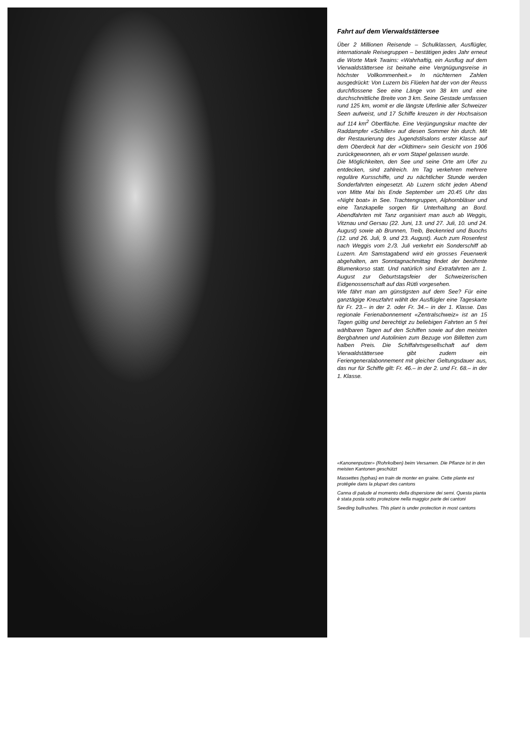Fahrt auf dem Vierwaldstättersee
Über 2 Millionen Reisende – Schulklassen, Ausflügler, internationale Reisegruppen – bestätigen jedes Jahr erneut die Worte Mark Twains: «Wahrhaftig, ein Ausflug auf dem Vierwaldstättersee ist beinahe eine Vergnügungsreise in höchster Vollkommenheit.» In nüchternen Zahlen ausgedrückt: Von Luzern bis Flüelen hat der von der Reuss durchflossene See eine Länge von 38 km und eine durchschnittliche Breite von 3 km. Seine Gestade umfassen rund 125 km, womit er die längste Uferlinie aller Schweizer Seen aufweist, und 17 Schiffe kreuzen in der Hochsaison auf 114 km<sup>2</sup> Oberfläche. Eine Verjüngungskur machte der Raddampfer «Schiller» auf diesen Sommer hin durch. Mit der Restaurierung des Jugendstilsalons erster Klasse auf dem Oberdeck hat der «Oldtimer» sein Gesicht von 1906 zurückgewonnen, als er vom Stapel gelassen wurde.
Die Möglichkeiten, den See und seine Orte am Ufer zu entdecken, sind zahlreich. Im Tag verkehren mehrere reguläre Kursschiffe, und zu nächtlicher Stunde werden Sonderfahrten eingesetzt. Ab Luzern sticht jeden Abend von Mitte Mai bis Ende September um 20.45 Uhr das «Night boat» in See. Trachtengruppen, Alphornbläser und eine Tanzkapelle sorgen für Unterhaltung an Bord. Abendfahrten mit Tanz organisiert man auch ab Weggis, Vitznau und Gersau (22. Juni, 13. und 27. Juli, 10. und 24. August) sowie ab Brunnen, Treib, Beckenried und Buochs (12. und 26. Juli, 9. und 23. August). Auch zum Rosenfest nach Weggis vom 2./3. Juli verkehrt ein Sonderschiff ab Luzern. Am Samstagabend wird ein grosses Feuerwerk abgehalten, am Sonntagnachmittag findet der berühmte Blumenkorso statt. Und natürlich sind Extrafahrten am 1. August zur Geburtstagsfeier der Schweizerischen Eidgenossenschaft auf das Rütli vorgesehen.
Wie fährt man am günstigsten auf dem See? Für eine ganztägige Kreuzfahrt wählt der Ausflügler eine Tageskarte für Fr. 23.– in der 2. oder Fr. 34.– in der 1. Klasse. Das regionale Ferienabonnement «Zentralschweiz» ist an 15 Tagen gültig und berechtigt zu beliebigen Fahrten an 5 frei wählbaren Tagen auf den Schiffen sowie auf den meisten Bergbahnen und Autolinien zum Bezuge von Billetten zum halben Preis. Die Schiffahrtsgesellschaft auf dem Vierwaldstättersee gibt zudem ein Feriengeneralabonnement mit gleicher Geltungsdauer aus, das nur für Schiffe gilt: Fr. 46.– in der 2. und Fr. 68.– in der 1. Klasse.
«Kanonenputzer» (Rohrkolben) beim Versamen. Die Pflanze ist in den meisten Kantonen geschützt
Massettes (typhas) en train de monter en graine. Cette plante est protégée dans la plupart des cantons
Canna di palude al momento della dispersione dei semi. Questa pianta è stata posta sotto protezione nella maggior parte dei cantoni
Seeding bullrushes. This plant is under protection in most cantons